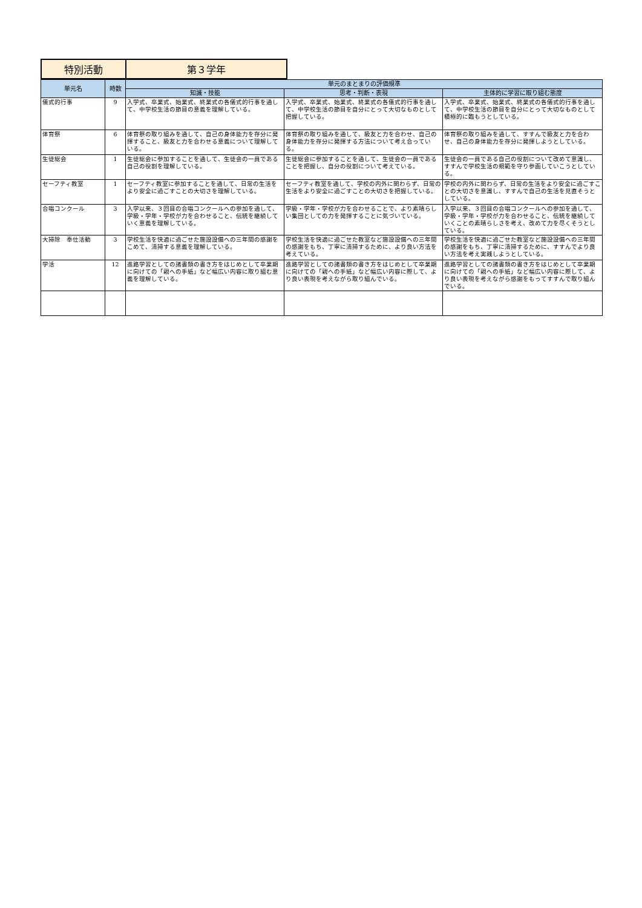特別活動 第３学年
| 単元名 | 時数 | 単元のまとまりの評価規準 | | |
| --- | --- | --- | --- | --- |
| | | 知識・技能 | 思考・判断・表現 | 主体的に学習に取り組む態度 |
| 儀式的行事 | 9 | 入学式、卒業式、始業式、終業式の各儀式的行事を通して、中学校生活の節目の意義を理解している。 | 入学式、卒業式、始業式、終業式の各儀式的行事を通して、中学校生活の節目を自分にとって大切なものとして把握している。 | 入学式、卒業式、始業式、終業式の各儀式的行事を通して、中学校生活の節目を自分にとって大切なものとして積極的に臨もうとしている。 |
| 体育祭 | 6 | 体育祭の取り組みを通して、自己の身体能力を存分に発揮すること、級友と力を合わせる意義について理解している。 | 体育祭の取り組みを通して、級友と力を合わせ、自己の身体能力を存分に発揮する方法について考え合っている。 | 体育祭の取り組みを通して、すすんで級友と力を合わせ、自己の身体能力を存分に発揮しようとしている。 |
| 生徒総会 | 1 | 生徒総会に参加することを通して、生徒会の一員である自己の役割を理解している。 | 生徒総会に参加することを通して、生徒会の一員であることを把握し、自分の役割について考えている。 | 生徒会の一員である自己の役割について改めて意識し、すすんで学校生活の規範を守り参画していこうとしている。 |
| セーフティ教室 | 1 | セーフティ教室に参加することを通して、日常の生活をより安全に過ごすことの大切さを理解している。 | セーフティ教室を通して、学校の内外に関わらず、日常の生活をより安全に過ごすことの大切さを把握している。 | 学校の内外に関わらず、日常の生活をより安全に過ごすことの大切さを意識し、すすんで自己の生活を見直そうとしている。 |
| 合唱コンクール | 3 | 入学以来、３回目の合唱コンクールへの参加を通して、学級・学年・学校が力を合わせること、伝統を継続していく意義を理解している。 | 学級・学年・学校が力を合わせることで、より素晴らしい集団としての力を発揮することに気づいている。 | 入学以来、３回目の合唱コンクールへの参加を通して、学級・学年・学校が力を合わせること、伝統を継続していくことの素晴らしさを考え、改めて力を尽くそうとしている。 |
| 大掃除 奉仕活動 | 3 | 学校生活を快適に過ごせた施設設備への三年間の感謝をこめて、清掃する意義を理解している。 | 学校生活を快適に過ごせた教室など施設設備への三年間の感謝をもち、丁寧に清掃するために、より良い方法を考えている。 | 学校生活を快適に過ごせた教室など施設設備への三年間の感謝をもち、丁寧に清掃するために、すすんでより良い方法を考え実践しようとしている。 |
| 学活 | 12 | 進路学習としての諸書類の書き方をはじめとして卒業期に向けての「親への手紙」など幅広い内容に取り組む意義を理解している。 | 進路学習としての諸書類の書き方をはじめとして卒業期に向けての「親への手紙」など幅広い内容に際して、より良い表現を考えながら取り組んでいる。 | 進路学習としての諸書類の書き方をはじめとして卒業期に向けての「親への手紙」など幅広い内容に際して、より良い表現を考えながら感謝をもってすすんで取り組んでいる。 |